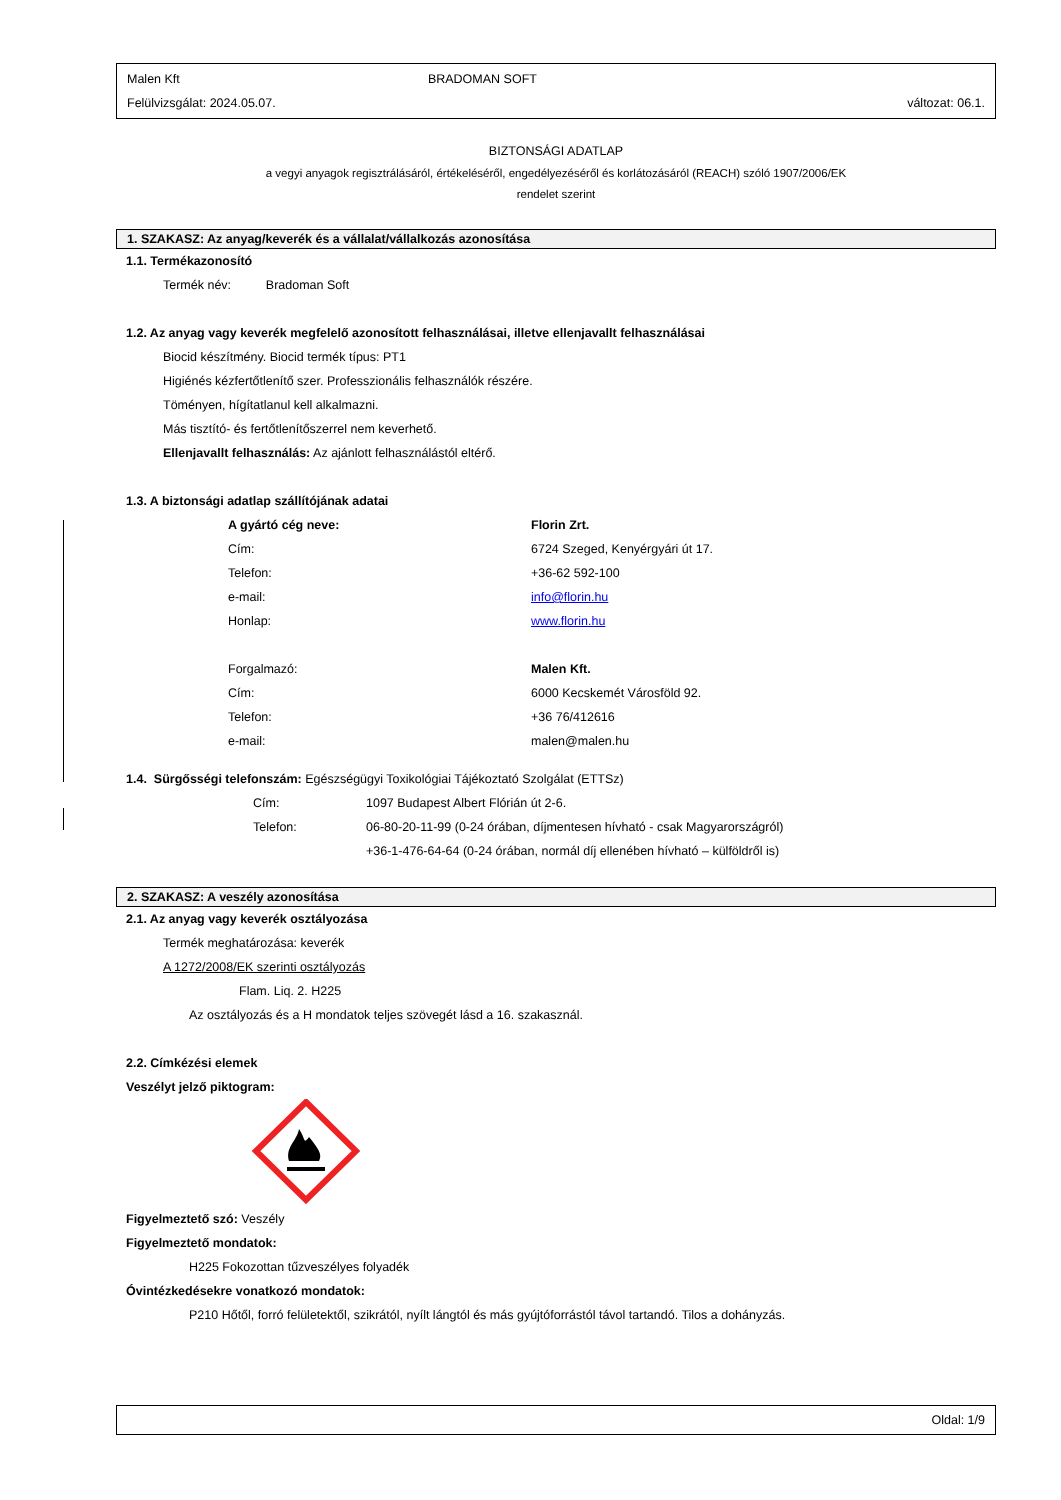Malen Kft BRADOMAN SOFT
Felülvizsgálat: 2024.05.07. változat: 06.1.
BIZTONSÁGI ADATLAP
a vegyi anyagok regisztrálásáról, értékeléséről, engedélyezéséről és korlátozásáról (REACH) szóló 1907/2006/EK
rendelet szerint
1. SZAKASZ: Az anyag/keverék és a vállalat/vállalkozás azonosítása
1.1. Termékazonosító
Termék név: Bradoman Soft
1.2. Az anyag vagy keverék megfelelő azonosított felhasználásai, illetve ellenjavallt felhasználásai
Biocid készítmény. Biocid termék típus: PT1
Higiénés kézfertőtlenítő szer. Professzionális felhasználók részére.
Töményen, hígítatlanul kell alkalmazni.
Más tisztító- és fertőtlenítőszerrel nem keverhető.
Ellenjavallt felhasználás: Az ajánlott felhasználástól eltérő.
1.3. A biztonsági adatlap szállítójának adatai
A gyártó cég neve: Florin Zrt.
Cím: 6724 Szeged, Kenyérgyári út 17.
Telefon: +36-62 592-100
e-mail: info@florin.hu
Honlap: www.florin.hu
Forgalmazó: Malen Kft.
Cím: 6000 Kecskemét Városföld 92.
Telefon: +36 76/412616
e-mail: malen@malen.hu
1.4. Sürgősségi telefonszám: Egészségügyi Toxikológiai Tájékoztató Szolgálat (ETTSz)
Cím: 1097 Budapest Albert Flórián út 2-6.
Telefon: 06-80-20-11-99 (0-24 órában, díjmentesen hívható - csak Magyarországról)
+36-1-476-64-64 (0-24 órában, normál díj ellenében hívható – külföldről is)
2. SZAKASZ: A veszély azonosítása
2.1. Az anyag vagy keverék osztályozása
Termék meghatározása: keverék
A 1272/2008/EK szerinti osztályozás
Flam. Liq. 2. H225
Az osztályozás és a H mondatok teljes szövegét lásd a 16. szakasznál.
2.2. Címkézési elemek
Veszélyt jelző piktogram:
Figyelmeztető szó: Veszély
Figyelmeztető mondatok:
H225 Fokozottan tűzveszélyes folyadék
Óvintézkedésekre vonatkozó mondatok:
P210 Hőtől, forró felületektől, szikrától, nyílt lángtól és más gyújtóforrástól távol tartandó. Tilos a dohányzás.
Oldal: 1/9